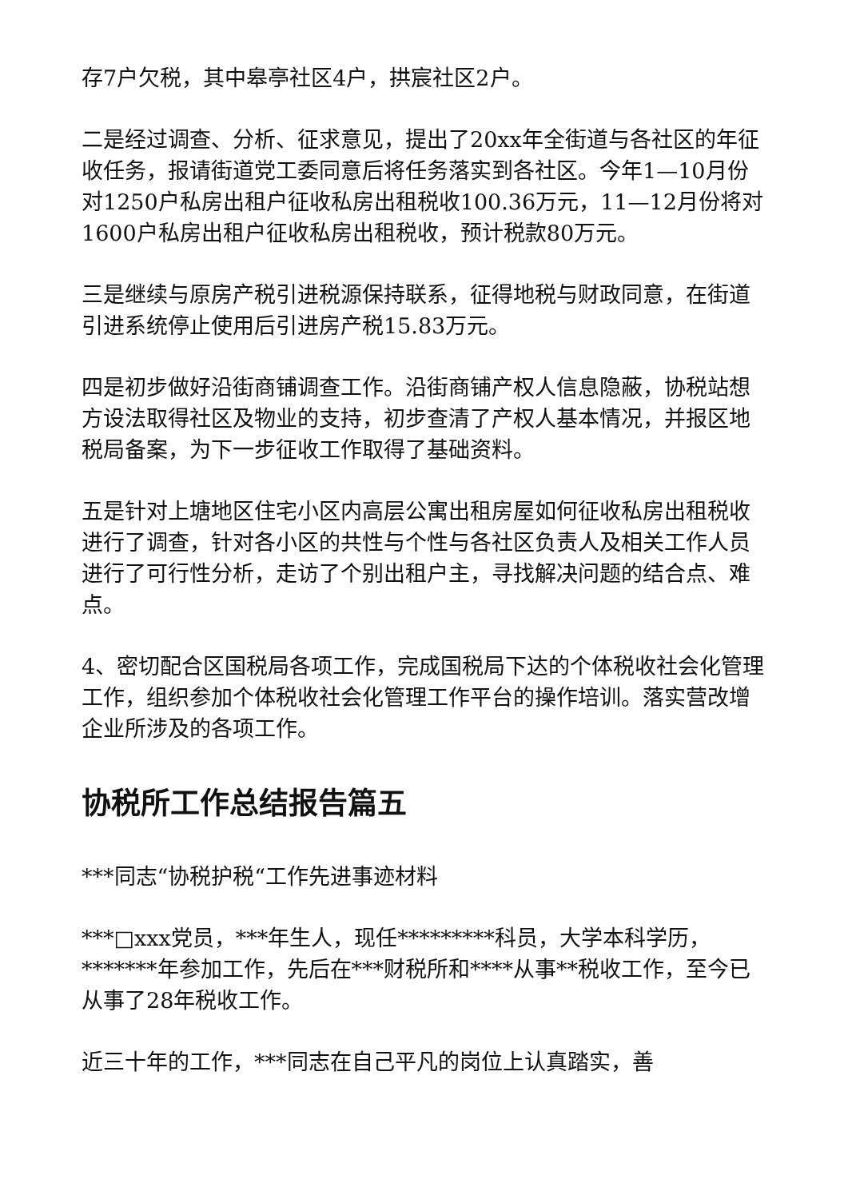存7户欠税，其中皋亭社区4户，拱宸社区2户。
二是经过调查、分析、征求意见，提出了20xx年全街道与各社区的年征收任务，报请街道党工委同意后将任务落实到各社区。今年1—10月份对1250户私房出租户征收私房出租税收100.36万元，11—12月份将对1600户私房出租户征收私房出租税收，预计税款80万元。
三是继续与原房产税引进税源保持联系，征得地税与财政同意，在街道引进系统停止使用后引进房产税15.83万元。
四是初步做好沿街商铺调查工作。沿街商铺产权人信息隐蔽，协税站想方设法取得社区及物业的支持，初步查清了产权人基本情况，并报区地税局备案，为下一步征收工作取得了基础资料。
五是针对上塘地区住宅小区内高层公寓出租房屋如何征收私房出租税收进行了调查，针对各小区的共性与个性与各社区负责人及相关工作人员进行了可行性分析，走访了个别出租户主，寻找解决问题的结合点、难点。
4、密切配合区国税局各项工作，完成国税局下达的个体税收社会化管理工作，组织参加个体税收社会化管理工作平台的操作培训。落实营改增企业所涉及的各项工作。
协税所工作总结报告篇五
***同志“协税护税“工作先进事迹材料
***□xxx党员，***年生人，现任*********科员，大学本科学历，*******年参加工作，先后在***财税所和****从事**税收工作，至今已从事了28年税收工作。
近三十年的工作，***同志在自己平凡的岗位上认真踏实，善